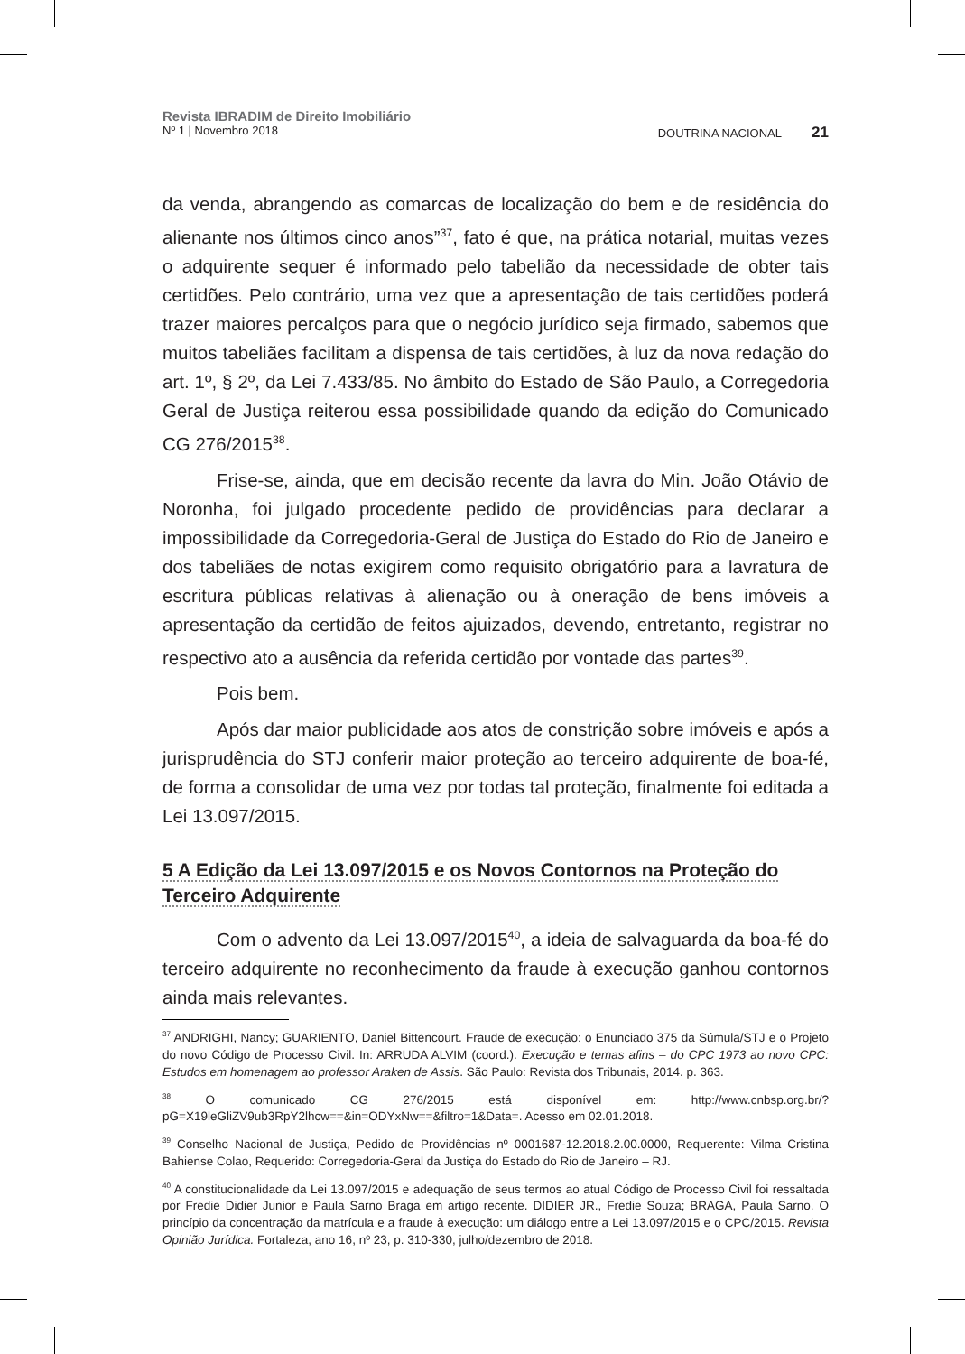Revista IBRADIM de Direito Imobiliário
Nº 1 | Novembro 2018 DOUTRINA NACIONAL 21
da venda, abrangendo as comarcas de localização do bem e de residência do alienante nos últimos cinco anos”<sup>37</sup>, fato é que, na prática notarial, muitas vezes o adquirente sequer é informado pelo tabelião da necessidade de obter tais certidões. Pelo contrário, uma vez que a apresentação de tais certidões poderá trazer maiores percalços para que o negócio jurídico seja firmado, sabemos que muitos tabeliães facilitam a dispensa de tais certidões, à luz da nova redação do art. 1º, § 2º, da Lei 7.433/85. No âmbito do Estado de São Paulo, a Corregedoria Geral de Justiça reiterou essa possibilidade quando da edição do Comunicado CG 276/2015<sup>38</sup>.
Frise-se, ainda, que em decisão recente da lavra do Min. João Otávio de Noronha, foi julgado procedente pedido de providências para declarar a impossibilidade da Corregedoria-Geral de Justiça do Estado do Rio de Janeiro e dos tabeliães de notas exigirem como requisito obrigatório para a lavratura de escritura públicas relativas à alienação ou à oneração de bens imóveis a apresentação da certidão de feitos ajuizados, devendo, entretanto, registrar no respectivo ato a ausência da referida certidão por vontade das partes<sup>39</sup>.
Pois bem.
Após dar maior publicidade aos atos de constrição sobre imóveis e após a jurisprudência do STJ conferir maior proteção ao terceiro adquirente de boa-fé, de forma a consolidar de uma vez por todas tal proteção, finalmente foi editada a Lei 13.097/2015.
5 A Edição da Lei 13.097/2015 e os Novos Contornos na Proteção do Terceiro Adquirente
Com o advento da Lei 13.097/2015<sup>40</sup>, a ideia de salvaguarda da boa-fé do terceiro adquirente no reconhecimento da fraude à execução ganhou contornos ainda mais relevantes.
<sup>37</sup> ANDRIGHI, Nancy; GUARIENTO, Daniel Bittencourt. Fraude de execução: o Enunciado 375 da Súmula/STJ e o Projeto do novo Código de Processo Civil. In: ARRUDA ALVIM (coord.). Execução e temas afins – do CPC 1973 ao novo CPC: Estudos em homenagem ao professor Araken de Assis. São Paulo: Revista dos Tribunais, 2014. p. 363.
<sup>38</sup> O comunicado CG 276/2015 está disponível em: http://www.cnbsp.org.br/?pG=X19leGliZV9ub3RpY2lhcw==&in=ODYxNw==&filtro=1&Data=. Acesso em 02.01.2018.
<sup>39</sup> Conselho Nacional de Justiça, Pedido de Providências nº 0001687-12.2018.2.00.0000, Requerente: Vilma Cristina Bahiense Colao, Requerido: Corregedoria-Geral da Justiça do Estado do Rio de Janeiro – RJ.
<sup>40</sup> A constitucionalidade da Lei 13.097/2015 e adequação de seus termos ao atual Código de Processo Civil foi ressaltada por Fredie Didier Junior e Paula Sarno Braga em artigo recente. DIDIER JR., Fredie Souza; BRAGA, Paula Sarno. O princípio da concentração da matrícula e a fraude à execução: um diálogo entre a Lei 13.097/2015 e o CPC/2015. Revista Opinião Jurídica. Fortaleza, ano 16, nº 23, p. 310-330, julho/dezembro de 2018.